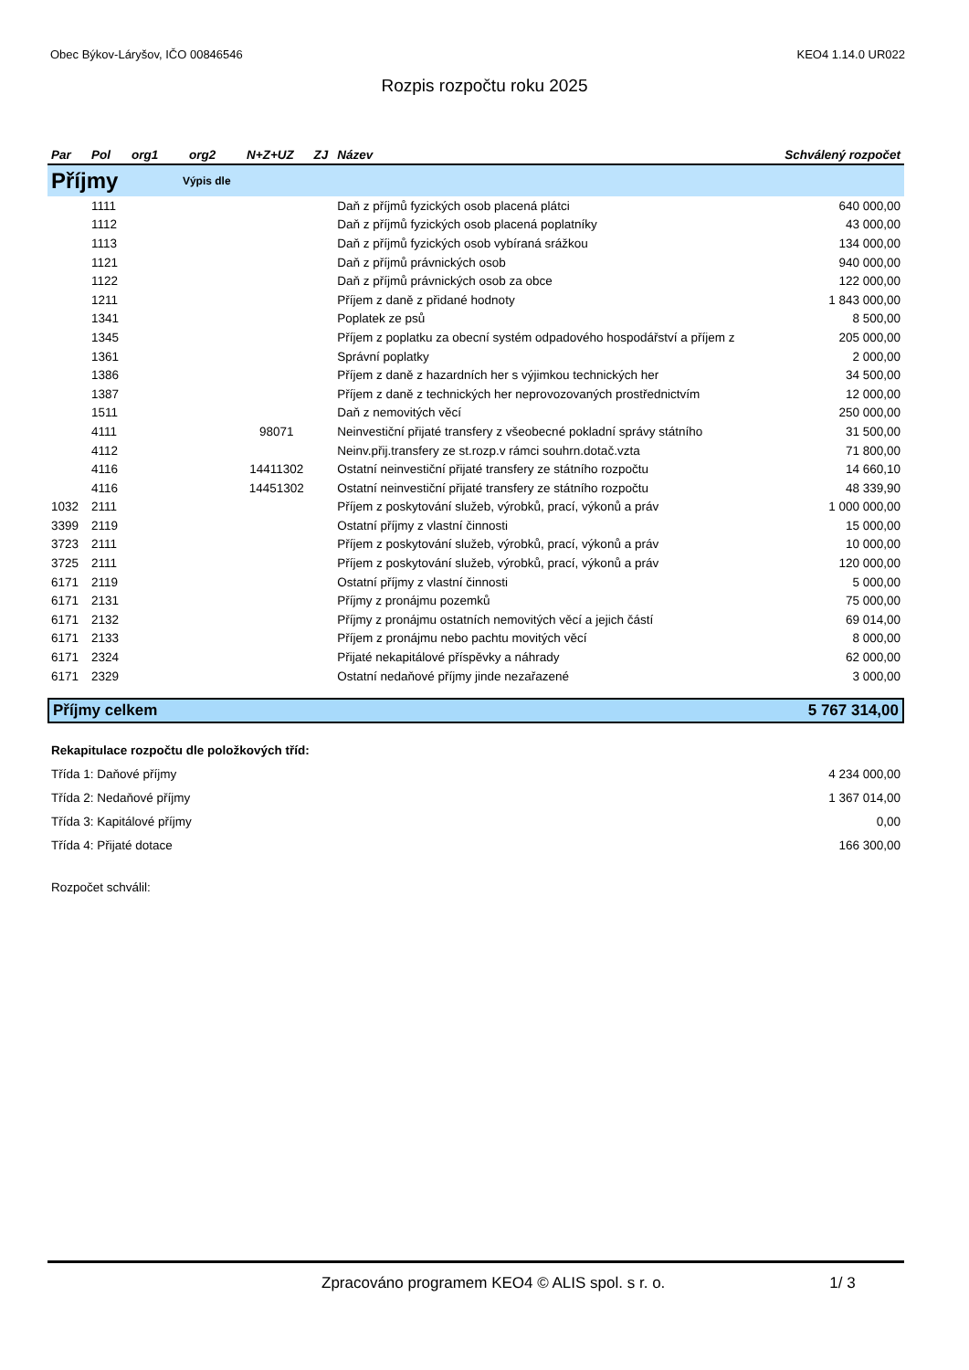Obec Býkov-Láryšov, IČO 00846546 KEO4 1.14.0 UR022
Rozpis rozpočtu roku 2025
| Par | Pol | org1 | org2 | N+Z+UZ | ZJ | Název | Schválený rozpočet |
| --- | --- | --- | --- | --- | --- | --- | --- |
| Příjmy | | Výpis dle | | | | | |
| | 1111 | | | | | Daň z příjmů fyzických osob placená plátci | 640 000,00 |
| | 1112 | | | | | Daň z příjmů fyzických osob placená poplatníky | 43 000,00 |
| | 1113 | | | | | Daň z příjmů fyzických osob vybíraná srážkou | 134 000,00 |
| | 1121 | | | | | Daň z příjmů právnických osob | 940 000,00 |
| | 1122 | | | | | Daň z příjmů právnických osob za obce | 122 000,00 |
| | 1211 | | | | | Příjem z daně z přidané hodnoty | 1 843 000,00 |
| | 1341 | | | | | Poplatek ze psů | 8 500,00 |
| | 1345 | | | | | Příjem z poplatku za obecní systém odpadového hospodářství a příjem z | 205 000,00 |
| | 1361 | | | | | Správní poplatky | 2 000,00 |
| | 1386 | | | | | Příjem z daně z hazardních her s výjimkou technických her | 34 500,00 |
| | 1387 | | | | | Příjem z daně z technických her neprovozovaných prostřednictvím | 12 000,00 |
| | 1511 | | | | | Daň z nemovitých věcí | 250 000,00 |
| | 4111 | | | 98071 | | Neinvestiční přijaté transfery z všeobecné pokladní správy státního | 31 500,00 |
| | 4112 | | | | | Neinv.přij.transfery ze st.rozp.v rámci souhrn.dotač.vzta | 71 800,00 |
| | 4116 | | | 14411302 | | Ostatní neinvestiční přijaté transfery ze státního rozpočtu | 14 660,10 |
| | 4116 | | | 14451302 | | Ostatní neinvestiční přijaté transfery ze státního rozpočtu | 48 339,90 |
| 1032 | 2111 | | | | | Příjem z poskytování služeb, výrobků, prací, výkonů a práv | 1 000 000,00 |
| 3399 | 2119 | | | | | Ostatní příjmy z vlastní činnosti | 15 000,00 |
| 3723 | 2111 | | | | | Příjem z poskytování služeb, výrobků, prací, výkonů a práv | 10 000,00 |
| 3725 | 2111 | | | | | Příjem z poskytování služeb, výrobků, prací, výkonů a práv | 120 000,00 |
| 6171 | 2119 | | | | | Ostatní příjmy z vlastní činnosti | 5 000,00 |
| 6171 | 2131 | | | | | Příjmy z pronájmu pozemků | 75 000,00 |
| 6171 | 2132 | | | | | Příjmy z pronájmu ostatních nemovitých věcí a jejich částí | 69 014,00 |
| 6171 | 2133 | | | | | Příjem z pronájmu nebo pachtu movitých věcí | 8 000,00 |
| 6171 | 2324 | | | | | Přijaté nekapitálové příspěvky a náhrady | 62 000,00 |
| 6171 | 2329 | | | | | Ostatní nedaňové příjmy jinde nezařazené | 3 000,00 |
| Příjmy celkem | 5 767 314,00 |
| Rekapitulace rozpočtu dle položkových tříd: | |
| Třída 1: Daňové příjmy | 4 234 000,00 |
| Třída 2: Nedaňové příjmy | 1 367 014,00 |
| Třída 3: Kapitálové příjmy | 0,00 |
| Třída 4: Přijaté dotace | 166 300,00 |
| Rozpočet schválil: | |
Zpracováno programem KEO4 © ALIS spol. s r. o. 1/ 3